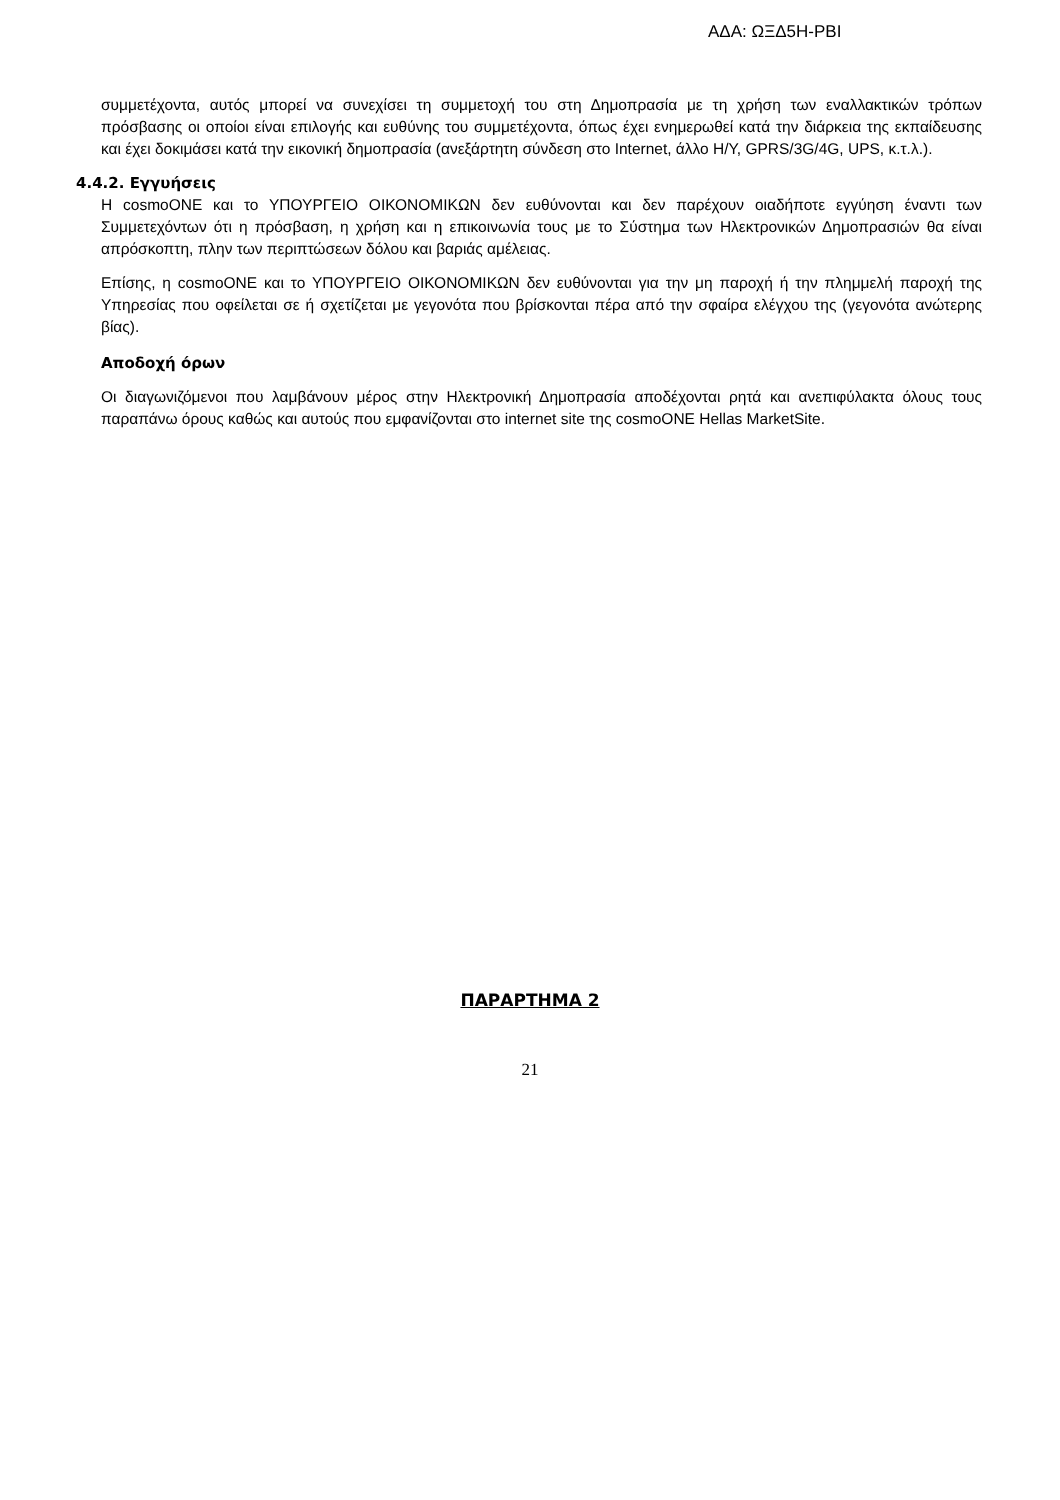ΑΔΑ: ΩΞΔ5Η-ΡΒΙ
συμμετέχοντα, αυτός μπορεί να συνεχίσει τη συμμετοχή του στη Δημοπρασία με τη χρήση των εναλλακτικών τρόπων πρόσβασης οι οποίοι είναι επιλογής και ευθύνης του συμμετέχοντα, όπως έχει ενημερωθεί κατά την διάρκεια της εκπαίδευσης και έχει δοκιμάσει κατά την εικονική δημοπρασία (ανεξάρτητη σύνδεση στο Internet, άλλο Η/Υ, GPRS/3G/4G, UPS, κ.τ.λ.).
4.4.2. Εγγυήσεις
Η cosmoONE και το ΥΠΟΥΡΓΕΙΟ ΟΙΚΟΝΟΜΙΚΩΝ δεν ευθύνονται και δεν παρέχουν οιαδήποτε εγγύηση έναντι των Συμμετεχόντων ότι η πρόσβαση, η χρήση και η επικοινωνία τους με το Σύστημα των Ηλεκτρονικών Δημοπρασιών θα είναι απρόσκοπτη, πλην των περιπτώσεων δόλου και βαριάς αμέλειας.
Επίσης, η cosmoONE και το ΥΠΟΥΡΓΕΙΟ ΟΙΚΟΝΟΜΙΚΩΝ δεν ευθύνονται για την μη παροχή ή την πλημμελή παροχή της Υπηρεσίας που οφείλεται σε ή σχετίζεται με γεγονότα που βρίσκονται πέρα από την σφαίρα ελέγχου της (γεγονότα ανώτερης βίας).
Αποδοχή όρων
Οι διαγωνιζόμενοι που λαμβάνουν μέρος στην Ηλεκτρονική Δημοπρασία αποδέχονται ρητά και ανεπιφύλακτα όλους τους παραπάνω όρους καθώς και αυτούς που εμφανίζονται στο internet site της cosmoONE Hellas MarketSite.
ΠΑΡΑΡΤΗΜΑ 2
21